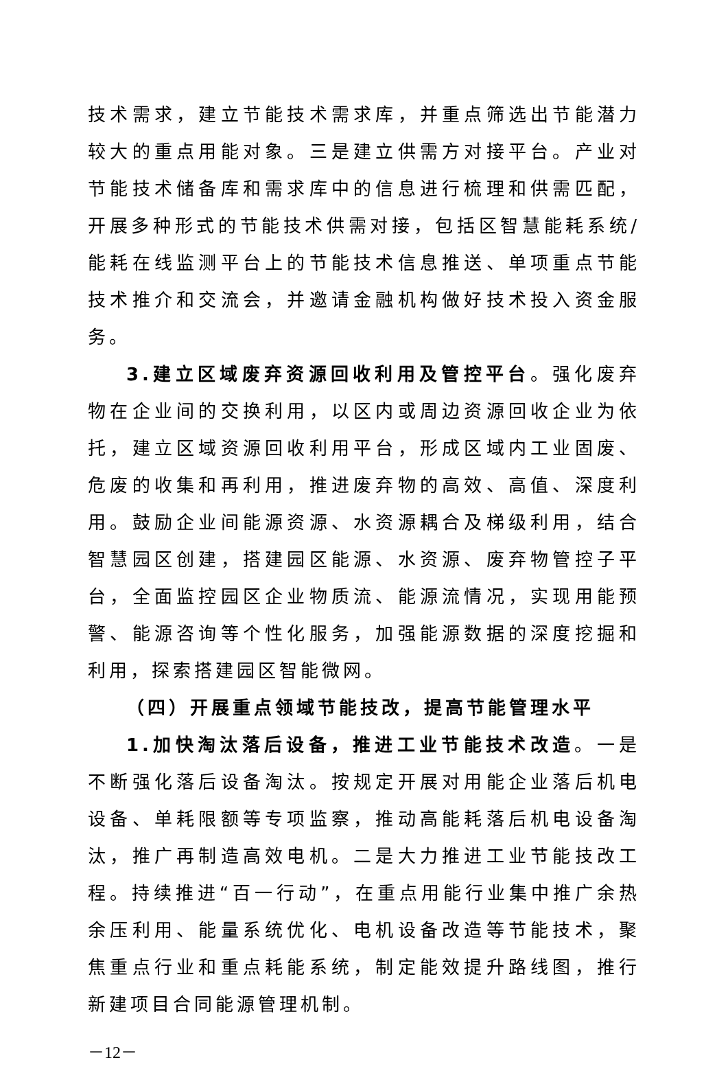技术需求，建立节能技术需求库，并重点筛选出节能潜力较大的重点用能对象。三是建立供需方对接平台。产业对节能技术储备库和需求库中的信息进行梳理和供需匹配，开展多种形式的节能技术供需对接，包括区智慧能耗系统/能耗在线监测平台上的节能技术信息推送、单项重点节能技术推介和交流会，并邀请金融机构做好技术投入资金服务。
3.建立区域废弃资源回收利用及管控平台。强化废弃物在企业间的交换利用，以区内或周边资源回收企业为依托，建立区域资源回收利用平台，形成区域内工业固废、危废的收集和再利用，推进废弃物的高效、高值、深度利用。鼓励企业间能源资源、水资源耦合及梯级利用，结合智慧园区创建，搭建园区能源、水资源、废弃物管控子平台，全面监控园区企业物质流、能源流情况，实现用能预警、能源咨询等个性化服务，加强能源数据的深度挖掘和利用，探索搭建园区智能微网。
（四）开展重点领域节能技改，提高节能管理水平
1.加快淘汰落后设备，推进工业节能技术改造。一是不断强化落后设备淘汰。按规定开展对用能企业落后机电设备、单耗限额等专项监察，推动高能耗落后机电设备淘汰，推广再制造高效电机。二是大力推进工业节能技改工程。持续推进“百一行动”，在重点用能行业集中推广余热余压利用、能量系统优化、电机设备改造等节能技术，聚焦重点行业和重点耗能系统，制定能效提升路线图，推行新建项目合同能源管理机制。
－12－